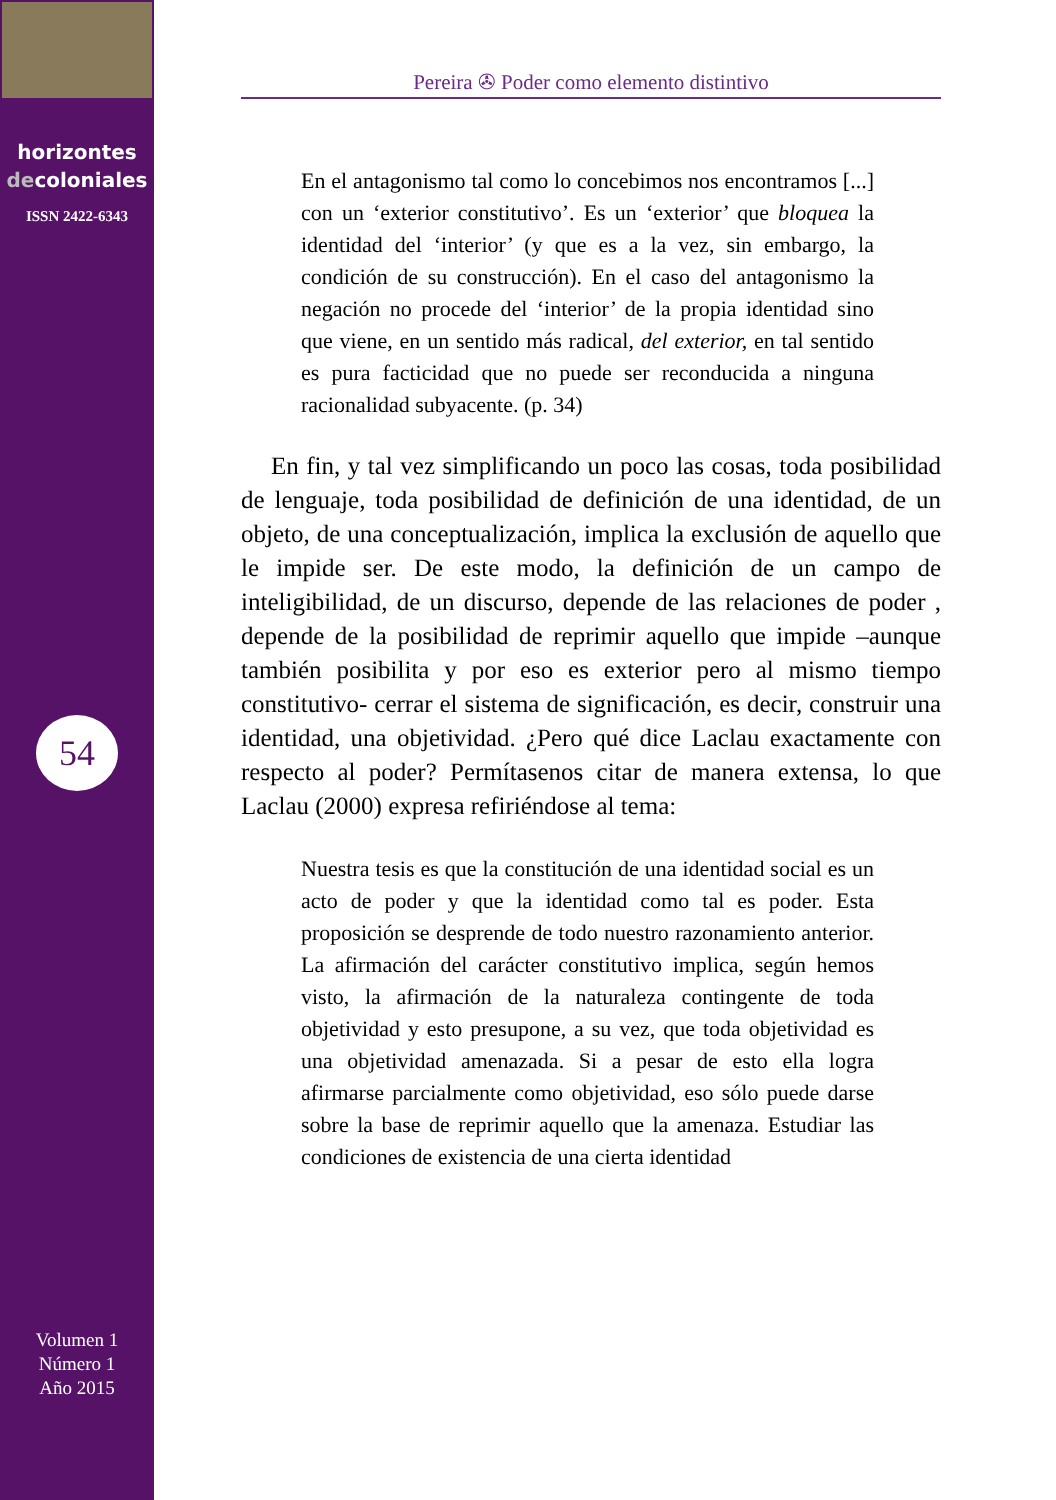horizontes
decoloniales
ISSN 2422-6343
54
Volumen 1
Número 1
Año 2015
Pereira ✇ Poder como elemento distintivo
En el antagonismo tal como lo concebimos nos encontramos [...] con un ‘exterior constitutivo’. Es un ‘exterior’ que bloquea la identidad del ‘interior’ (y que es a la vez, sin embargo, la condición de su construcción). En el caso del antagonismo la negación no procede del ‘interior’ de la propia identidad sino que viene, en un sentido más radical, del exterior, en tal sentido es pura facticidad que no puede ser reconducida a ninguna racionalidad subyacente. (p. 34)
En fin, y tal vez simplificando un poco las cosas, toda posibilidad de lenguaje, toda posibilidad de definición de una identidad, de un objeto, de una conceptualización, implica la exclusión de aquello que le impide ser. De este modo, la definición de un campo de inteligibilidad, de un discurso, depende de las relaciones de poder , depende de la posibilidad de reprimir aquello que impide –aunque también posibilita y por eso es exterior pero al mismo tiempo constitutivo- cerrar el sistema de significación, es decir, construir una identidad, una objetividad. ¿Pero qué dice Laclau exactamente con respecto al poder? Permítasenos citar de manera extensa, lo que Laclau (2000) expresa refiriéndose al tema:
Nuestra tesis es que la constitución de una identidad social es un acto de poder y que la identidad como tal es poder. Esta proposición se desprende de todo nuestro razonamiento anterior. La afirmación del carácter constitutivo implica, según hemos visto, la afirmación de la naturaleza contingente de toda objetividad y esto presupone, a su vez, que toda objetividad es una objetividad amenazada. Si a pesar de esto ella logra afirmarse parcialmente como objetividad, eso sólo puede darse sobre la base de reprimir aquello que la amenaza. Estudiar las condiciones de existencia de una cierta identidad